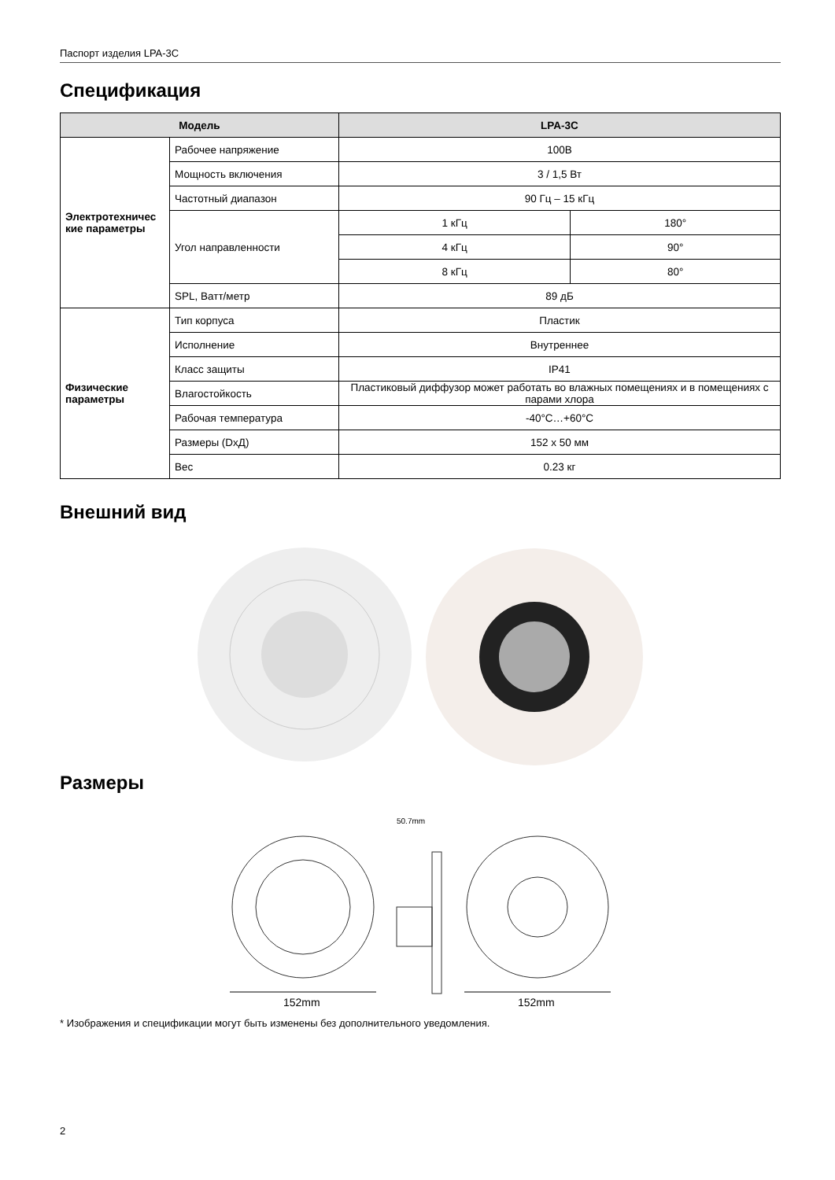Паспорт изделия LPA-3C
Спецификация
| Модель | | LPA-3C | |
| --- | --- | --- | --- |
| Электротехничес кие параметры | Рабочее напряжение | 100В | |
| | Мощность включения | 3 / 1,5 Вт | |
| | Частотный диапазон | 90 Гц – 15 кГц | |
| | Угол направленности | 1 кГц | 180° |
| | | 4 кГц | 90° |
| | | 8 кГц | 80° |
| | SPL, Ватт/метр | 89 дБ | |
| Физические параметры | Тип корпуса | Пластик | |
| | Исполнение | Внутреннее | |
| | Класс защиты | IP41 | |
| | Влагостойкость | Пластиковый диффузор может работать во влажных помещениях и в помещениях с парами хлора | |
| | Рабочая температура | -40°C…+60°C | |
| | Размеры (DxД) | 152 x 50 мм | |
| | Вес | 0.23 кг | |
Внешний вид
Размеры
152mm
50.7mm
152mm
* Изображения и спецификации могут быть изменены без дополнительного уведомления.
2